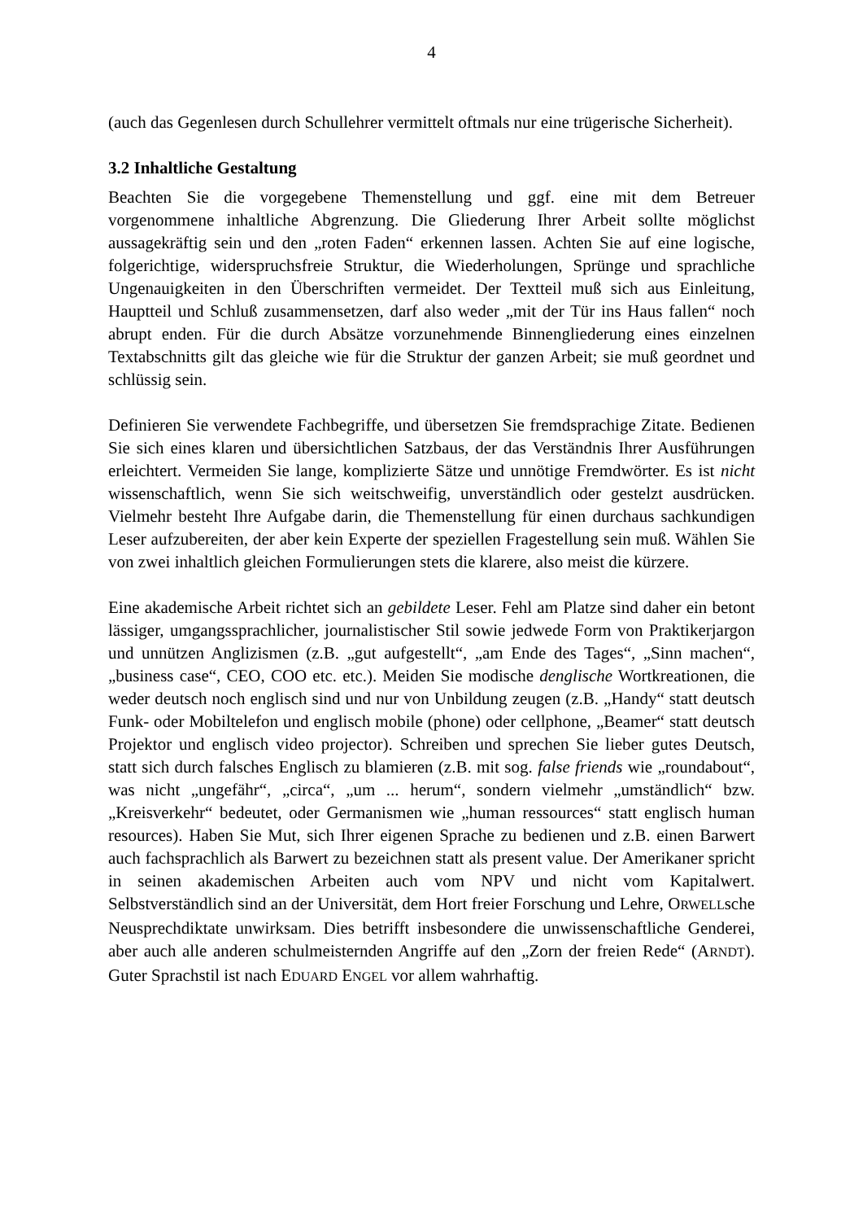4
(auch das Gegenlesen durch Schullehrer vermittelt oftmals nur eine trügerische Sicherheit).
3.2 Inhaltliche Gestaltung
Beachten Sie die vorgegebene Themenstellung und ggf. eine mit dem Betreuer vorgenommene inhaltliche Abgrenzung. Die Gliederung Ihrer Arbeit sollte möglichst aussagekräftig sein und den „roten Faden“ erkennen lassen. Achten Sie auf eine logische, folgerichtige, widerspruchsfreie Struktur, die Wiederholungen, Sprünge und sprachliche Ungenauigkeiten in den Überschriften vermeidet. Der Textteil muß sich aus Einleitung, Hauptteil und Schluß zusammensetzen, darf also weder „mit der Tür ins Haus fallen“ noch abrupt enden. Für die durch Absätze vorzunehmende Binnengliederung eines einzelnen Textabschnitts gilt das gleiche wie für die Struktur der ganzen Arbeit; sie muß geordnet und schlüssig sein.
Definieren Sie verwendete Fachbegriffe, und übersetzen Sie fremdsprachige Zitate. Bedienen Sie sich eines klaren und übersichtlichen Satzbaus, der das Verständnis Ihrer Ausführungen erleichtert. Vermeiden Sie lange, komplizierte Sätze und unnötige Fremdwörter. Es ist nicht wissenschaftlich, wenn Sie sich weitschweifig, unverständlich oder gestelzt ausdrücken. Vielmehr besteht Ihre Aufgabe darin, die Themenstellung für einen durchaus sachkundigen Leser aufzubereiten, der aber kein Experte der speziellen Fragestellung sein muß. Wählen Sie von zwei inhaltlich gleichen Formulierungen stets die klarere, also meist die kürzere.
Eine akademische Arbeit richtet sich an gebildete Leser. Fehl am Platze sind daher ein betont lässiger, umgangssprachlicher, journalistischer Stil sowie jedwede Form von Praktikerjargon und unnützen Anglizismen (z.B. „gut aufgestellt“, „am Ende des Tages“, „Sinn machen“, „business case“, CEO, COO etc. etc.). Meiden Sie modische denglische Wortkreationen, die weder deutsch noch englisch sind und nur von Unbildung zeugen (z.B. „Handy“ statt deutsch Funk- oder Mobiltelefon und englisch mobile (phone) oder cellphone, „Beamer“ statt deutsch Projektor und englisch video projector). Schreiben und sprechen Sie lieber gutes Deutsch, statt sich durch falsches Englisch zu blamieren (z.B. mit sog. false friends wie „roundabout“, was nicht „ungefähr“, „circa“, „um ... herum“, sondern vielmehr „umständlich“ bzw. „Kreisverkehr“ bedeutet, oder Germanismen wie „human ressources“ statt englisch human resources). Haben Sie Mut, sich Ihrer eigenen Sprache zu bedienen und z.B. einen Barwert auch fachsprachlich als Barwert zu bezeichnen statt als present value. Der Amerikaner spricht in seinen akademischen Arbeiten auch vom NPV und nicht vom Kapitalwert. Selbstverständlich sind an der Universität, dem Hort freier Forschung und Lehre, ORWELLsche Neusprechdiktate unwirksam. Dies betrifft insbesondere die unwissenschaftliche Genderei, aber auch alle anderen schulmeisternden Angriffe auf den „Zorn der freien Rede“ (ARNDT). Guter Sprachstil ist nach EDUARD ENGEL vor allem wahrhaftig.